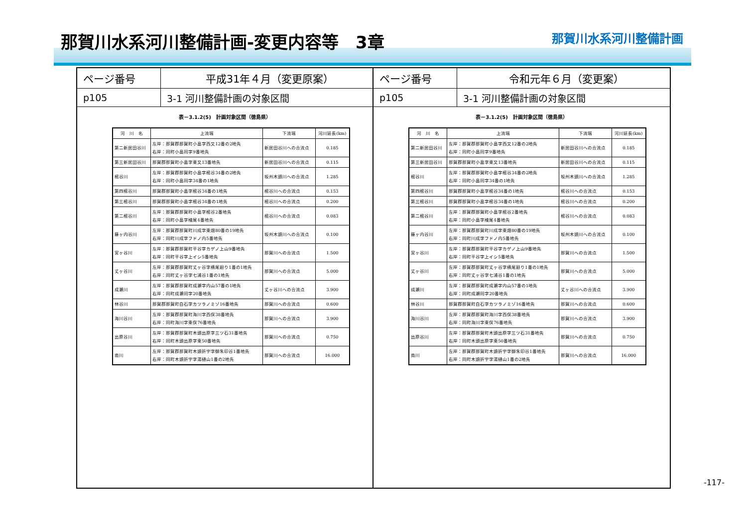那賀川水系河川整備計画-変更内容等　3章
那賀川水系河川整備計画
ページ番号
平成31年４月（変更原案）
p105
3-1 河川整備計画の対象区間
表－3.1.2(5)　計画対象区間（徳島県）
| 河 川 名 | 上流端 | 下流端 | 河川延長(km) |
| --- | --- | --- | --- |
| 第二新居田谷川 | 左岸：那賀郡那賀町小畠字西又12番の2地先 右岸：同町小畠同字9番地先 | 新居田谷川への合流点 | 0.185 |
| 第三新居田谷川 | 那賀郡那賀町小畠字東又13番地先 | 新居田谷川への合流点 | 0.115 |
| 樒谷川 | 左岸：那賀郡那賀町小畠字樒谷34番の2地先 右岸：同町小畠同字34番の1地先 | 坂州木頭川への合流点 | 1.285 |
| 第四樒谷川 | 那賀郡那賀町小畠字樒谷34番の1地先 | 樒谷川への合流点 | 0.153 |
| 第三樒谷川 | 那賀郡那賀町小畠字樒谷34番の1地先 | 樒谷川への合流点 | 0.200 |
| 第二樒谷川 | 左岸：那賀郡那賀町小畠字樒谷2番地先 右岸：同町小畠字檜尾4番地先 | 樒谷川への合流点 | 0.083 |
| 藤ヶ内谷川 | 左岸：那賀郡那賀町川成字東畑80番の19地先 右岸：同町川成字フドノ内5番地先 | 坂州木頭川への合流点 | 0.100 |
| 宮ヶ谷川 | 左岸：那賀郡那賀町平谷字カゲノ上山9番地先 右岸：同町平谷字上イシ5番地先 | 那賀川への合流点 | 1.500 |
| 丈ヶ谷川 | 左岸：那賀郡那賀町丈ヶ谷字横尾廻り1番の1地先 右岸：同町丈ヶ谷字七浦谷1番の1地先 | 那賀川への合流点 | 5.000 |
| 成瀬川 | 左岸：那賀郡那賀町成瀬字内山57番の1地先 右岸：同町成瀬同字20番地先 | 丈ヶ谷川への合流点 | 3.900 |
| 林谷川 | 那賀郡那賀町白石字カツラノミゾ16番地先 | 那賀川への合流点 | 0.600 |
| 海川谷川 | 左岸：那賀郡那賀町海川字西俣38番地先 右岸：同町海川字東俣76番地先 | 那賀川への合流点 | 3.900 |
| 出原谷川 | 左岸：那賀郡那賀町木頭出原字三ツ石31番地先 右岸：同町木頭出原字東50番地先 | 那賀川への合流点 | 0.750 |
| 南川 | 左岸：那賀郡那賀町木頭折宇字御朱印谷1番地先 右岸：同町木頭折宇字湯樋山1番の2地先 | 那賀川への合流点 | 16.000 |
ページ番号
令和元年６月（変更案）
p105
3-1 河川整備計画の対象区間
表－3.1.2(5)　計画対象区間（徳島県）
| 河 川 名 | 上流端 | 下流端 | 河川延長(km) |
| --- | --- | --- | --- |
| 第二新居田谷川 | 左岸：那賀郡那賀町小畠字西又12番の2地先 右岸：同町小畠同字9番地先 | 新居田谷川への合流点 | 0.185 |
| 第三新居田谷川 | 那賀郡那賀町小畠字東又13番地先 | 新居田谷川への合流点 | 0.115 |
| 樒谷川 | 左岸：那賀郡那賀町小畠字樒谷34番の2地先 右岸：同町小畠同字34番の1地先 | 坂州木頭川への合流点 | 1.285 |
| 第四樒谷川 | 那賀郡那賀町小畠字樒谷34番の1地先 | 樒谷川への合流点 | 0.153 |
| 第三樒谷川 | 那賀郡那賀町小畠字樒谷34番の1地先 | 樒谷川への合流点 | 0.200 |
| 第二樒谷川 | 左岸：那賀郡那賀町小畠字樒谷2番地先 右岸：同町小畠字檜尾4番地先 | 樒谷川への合流点 | 0.083 |
| 藤ヶ内谷川 | 左岸：那賀郡那賀町川成字東畑80番の19地先 右岸：同町川成字フドノ内5番地先 | 坂州木頭川への合流点 | 0.100 |
| 宮ヶ谷川 | 左岸：那賀郡那賀町平谷字カゲノ上山9番地先 右岸：同町平谷字上イシ5番地先 | 那賀川への合流点 | 1.500 |
| 丈ヶ谷川 | 左岸：那賀郡那賀町丈ヶ谷字横尾廻り1番の1地先 右岸：同町丈ヶ谷字七浦谷1番の1地先 | 那賀川への合流点 | 5.000 |
| 成瀬川 | 左岸：那賀郡那賀町成瀬字内山57番の1地先 右岸：同町成瀬同字20番地先 | 丈ヶ谷川への合流点 | 3.900 |
| 林谷川 | 那賀郡那賀町白石字カツラノミゾ16番地先 | 那賀川への合流点 | 0.600 |
| 海川谷川 | 左岸：那賀郡那賀町海川字西俣38番地先 右岸：同町海川字東俣76番地先 | 那賀川への合流点 | 3.900 |
| 出原谷川 | 左岸：那賀郡那賀町木頭出原字三ツ石31番地先 右岸：同町木頭出原字東50番地先 | 那賀川への合流点 | 0.750 |
| 南川 | 左岸：那賀郡那賀町木頭折宇字御朱印谷1番地先 右岸：同町木頭折宇字湯樋山1番の2地先 | 那賀川への合流点 | 16.000 |
-117-